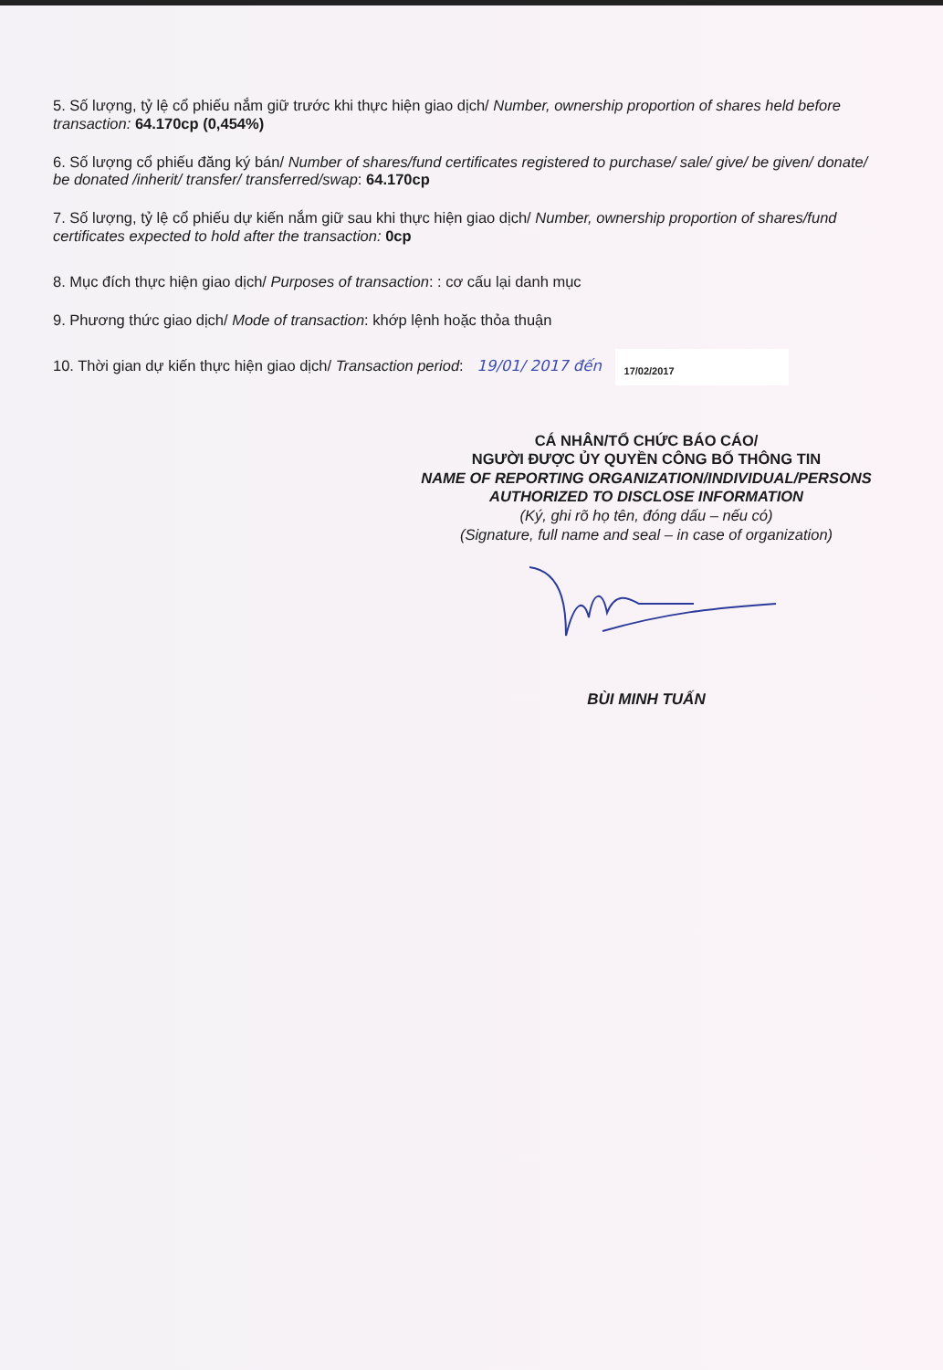5. Số lượng, tỷ lệ cổ phiếu nắm giữ trước khi thực hiện giao dịch/ Number, ownership proportion of shares held before transaction: 64.170cp (0,454%)
6. Số lượng cổ phiếu đăng ký bán/ Number of shares/fund certificates registered to purchase/ sale/ give/ be given/ donate/ be donated /inherit/ transfer/ transferred/swap: 64.170cp
7. Số lượng, tỷ lệ cổ phiếu dự kiến nắm giữ sau khi thực hiện giao dịch/ Number, ownership proportion of shares/fund certificates expected to hold after the transaction: 0cp
8. Mục đích thực hiện giao dịch/ Purposes of transaction: : cơ cấu lại danh mục
9. Phương thức giao dịch/ Mode of transaction: khớp lệnh hoặc thỏa thuận
10. Thời gian dự kiến thực hiện giao dịch/ Transaction period: 19/01/ 2017 đến 17/02/2017
CÁ NHÂN/TỔ CHỨC BÁO CÁO/
NGƯỜI ĐƯỢC ỦY QUYỀN CÔNG BỐ THÔNG TIN
NAME OF REPORTING ORGANIZATION/INDIVIDUAL/PERSONS
AUTHORIZED TO DISCLOSE INFORMATION
(Ký, ghi rõ họ tên, đóng dấu – nếu có)
(Signature, full name and seal – in case of organization)
BÙI MINH TUẤN